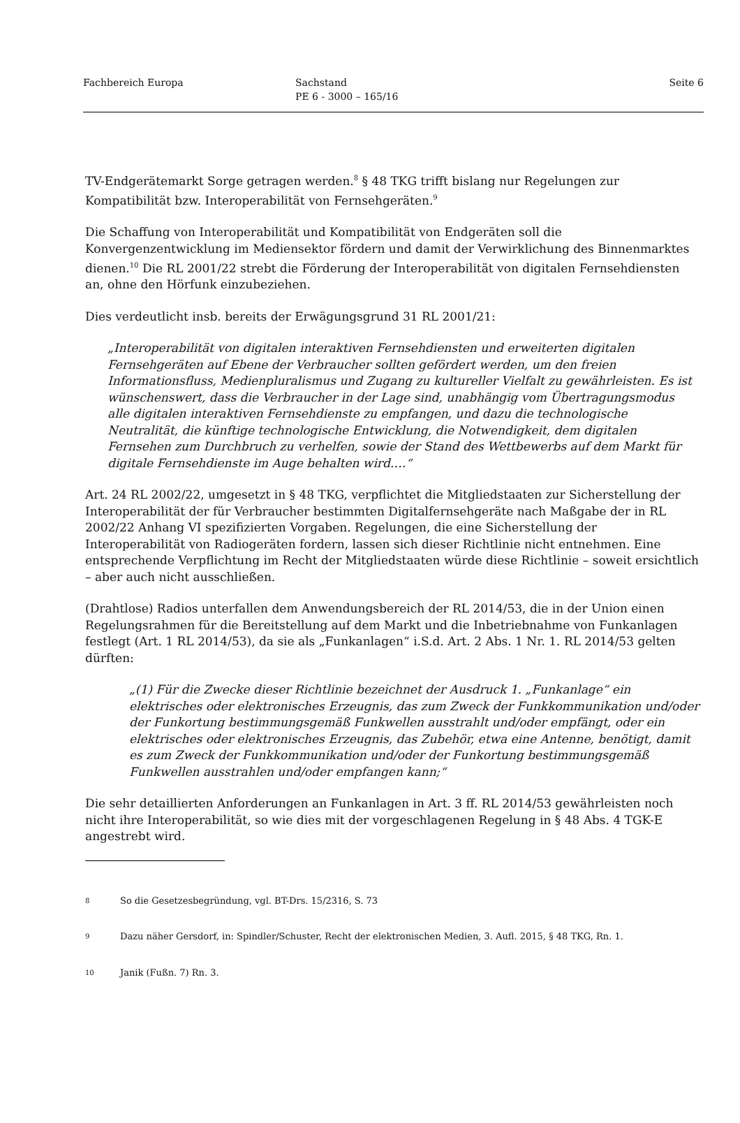Fachbereich Europa Sachstand
PE 6 - 3000 – 165/16
Seite 6
TV-Endgerätemarkt Sorge getragen werden.<sup>8</sup> § 48 TKG trifft bislang nur Regelungen zur Kompatibilität bzw. Interoperabilität von Fernsehgeräten.<sup>9</sup>
Die Schaffung von Interoperabilität und Kompatibilität von Endgeräten soll die Konvergenzentwicklung im Mediensektor fördern und damit der Verwirklichung des Binnenmarktes dienen.<sup>10</sup> Die RL 2001/22 strebt die Förderung der Interoperabilität von digitalen Fernsehdiensten an, ohne den Hörfunk einzubeziehen.
Dies verdeutlicht insb. bereits der Erwägungsgrund 31 RL 2001/21:
„Interoperabilität von digitalen interaktiven Fernsehdiensten und erweiterten digitalen Fernsehgeräten auf Ebene der Verbraucher sollten gefördert werden, um den freien Informationsfluss, Medienpluralismus und Zugang zu kultureller Vielfalt zu gewährleisten. Es ist wünschenswert, dass die Verbraucher in der Lage sind, unabhängig vom Übertragungsmodus alle digitalen interaktiven Fernsehdienste zu empfangen, und dazu die technologische Neutralität, die künftige technologische Entwicklung, die Notwendigkeit, dem digitalen Fernsehen zum Durchbruch zu verhelfen, sowie der Stand des Wettbewerbs auf dem Markt für digitale Fernsehdienste im Auge behalten wird….“
Art. 24 RL 2002/22, umgesetzt in § 48 TKG, verpflichtet die Mitgliedstaaten zur Sicherstellung der Interoperabilität der für Verbraucher bestimmten Digitalfernsehgeräte nach Maßgabe der in RL 2002/22 Anhang VI spezifizierten Vorgaben. Regelungen, die eine Sicherstellung der Interoperabilität von Radiogeräten fordern, lassen sich dieser Richtlinie nicht entnehmen. Eine entsprechende Verpflichtung im Recht der Mitgliedstaaten würde diese Richtlinie – soweit ersichtlich – aber auch nicht ausschließen.
(Drahtlose) Radios unterfallen dem Anwendungsbereich der RL 2014/53, die in der Union einen Regelungsrahmen für die Bereitstellung auf dem Markt und die Inbetriebnahme von Funkanlagen festlegt (Art. 1 RL 2014/53), da sie als „Funkanlagen“ i.S.d. Art. 2 Abs. 1 Nr. 1. RL 2014/53 gelten dürften:
„(1) Für die Zwecke dieser Richtlinie bezeichnet der Ausdruck 1. „Funkanlage“ ein elektrisches oder elektronisches Erzeugnis, das zum Zweck der Funkkommunikation und/oder der Funkortung bestimmungsgemäß Funkwellen ausstrahlt und/oder empfängt, oder ein elektrisches oder elektronisches Erzeugnis, das Zubehör, etwa eine Antenne, benötigt, damit es zum Zweck der Funkkommunikation und/oder der Funkortung bestimmungsgemäß Funkwellen ausstrahlen und/oder empfangen kann;“
Die sehr detaillierten Anforderungen an Funkanlagen in Art. 3 ff. RL 2014/53 gewährleisten noch nicht ihre Interoperabilität, so wie dies mit der vorgeschlagenen Regelung in § 48 Abs. 4 TGK-E angestrebt wird.
8 So die Gesetzesbegründung, vgl. BT-Drs. 15/2316, S. 73
9 Dazu näher Gersdorf, in: Spindler/Schuster, Recht der elektronischen Medien, 3. Aufl. 2015, § 48 TKG, Rn. 1.
10 Janik (Fußn. 7) Rn. 3.